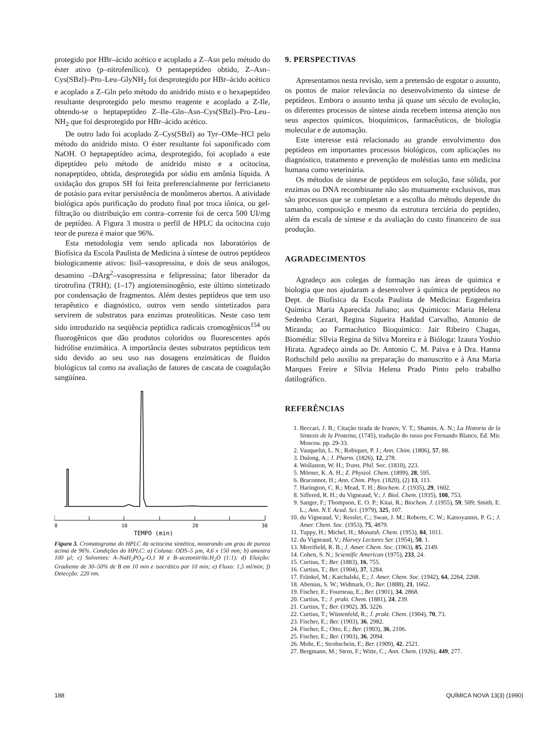protegido por HBr–ácido acético e acoplado a Z–Asn pelo método do éster ativo (p–nitrofenílico). O pentapeptídeo obtido, Z–Asn–Cys(SBzl)–Pro–Leu–GlyNH<sub>2</sub> foi desprotegido por HBr–ácido acético e acoplado a Z–Gln pelo método do anidrido misto e o hexapeptídeo resultante desprotegido pelo mesmo reagente e acoplado a Z-Ile, obtendo-se o heptapeptídeo Z–Ile–Gln–Asn–Cys(SBzl)–Pro–Leu–NH<sub>2</sub> que foi desprotegido por HBr–ácido acético.
De outro lado foi acoplado Z–Cys(SBzl) ao Tyr–OMe–HCl pelo método do anidrido misto. O éster resultante foi saponificado com NaOH. O heptapeptídeo acima, desprotegido, foi acoplado a este dipeptídeo pelo método de anidrido misto e a ocitocina, nonapeptídeo, obtida, desprotegida por sódio em amônia líquida. A oxidação dos grupos SH foi feita preferencialmente por ferricianeto de potásio para evitar persistência de monômeros abertos. A atividade biológica após purificação do produto final por troca iônica, ou gel-filtração ou distribuição em contra–corrente foi de cerca 500 UI/mg de peptídeo. A Figura 3 mostra o perfil de HPLC da ocitocina cujo teor de pureza é maior que 96%.
Esta metodologia vem sendo aplicada nos laboratórios de Biofísica da Escola Paulista de Medicina à síntese de outros peptídeos biologicamente ativos: lisil–vasopressina, e dois de seus análogos, desamino –DArg<sup>2</sup>–vasopressina e felipressina; fator liberador da tirotrofina (TRH); (1–17) angiotensinogênio, este último sintetizado por condensação de fragmentos. Além destes peptídeos que tem uso terapêutico e diagnóstico, outros vem sendo sintetizados para servirem de substratos para enzimas proteolíticas. Neste caso tem sido introduzido na seqüência peptídica radicais cromogênicos<sup>154</sup> ou fluorogênicos que dão produtos coloridos ou fluorescentes após hidrólise enzimática. A importância destes substratos peptídicos tem sido devido ao seu uso nas dosagens enzimáticas de fluidos biológicos tal como na avaliação de fatores de cascata de coagulação sangüínea.
0
10
20
30
TEMPO (min)
Figura 3. Cromatograma do HPLC da ocitocina sintética, mostrando um grau de pureza acima de 96%. Condições do HPLC: a) Coluna: ODS–5 µm, 4,6 x 150 mm; b) amostra 100 µl; c) Solventes: A–NaH<sub>2</sub>PO<sub>4</sub>–O,1 M e B–acetonitrila:H<sub>2</sub>O (1:1); d) Eluição: Gradiente de 30–50% de B em 10 min e isocrático por 10 min; e) Fluxo: 1,5 ml/min; f) Detecção: 220 nm.
9. PERSPECTIVAS
Apresentamos nesta revisão, sem a pretensão de esgotar o assunto, os pontos de maior relevância no desenvolvimento da síntese de peptídeos. Embora o assunto tenha já quase um século de evolução, os diferentes processos de síntese ainda recebem intensa atenção nos seus aspectos químicos, bioquímicos, farmacêuticos, de biologia molecular e de automação.
Este interesse está relacionado ao grande envolvimento dos peptídeos em importantes processos biológicos, com aplicações no diagnóstico, tratamento e prevenção de moléstias tanto em medicina humana como veterinária.
Os métodos de síntese de peptídeos em solução, fase sólida, por enzimas ou DNA recombinante não são mutuamente exclusivos, mas são processos que se completam e a escolha do método depende do tamanho, composição e mesmo da estrutura terciária do peptídeo, além da escala de síntese e da avaliação do custo financeiro de sua produção.
AGRADECIMENTOS
Agradeço aos colegas de formação nas áreas de química e biologia que nos ajudaram a desenvolver à química de peptídeos no Dept. de Biofísica da Escola Paulista de Medicina: Engenheira Química Maria Aparecida Juliano; aos Químicos: Maria Helena Sedenho Cezari, Regina Siqueira Haddad Carvalho, Antonio de Miranda; ao Farmacêutico Bioquímico: Jair Ribeiro Chagas, Biomédia: Sîlvia Regina da Silva Moreira e à Bióloga: Izaura Yoshio Hirata. Agradeço ainda ao Dr. Antonio C. M. Paiva e à Dra. Hanna Rothschild pelo auxílio na preparação do manuscrito e à Ana Maria Marques Freire e Sîlvia Helena Prado Pinto pelo trabalho datilográfico.
REFERÊNCIAS
1. Beccari, J. B.; Citação tirada de Ivanov, V. T.; Shamin, A. N.; La Historia de la Sintesis de la Proteina, (1745), tradução do russo por Fernando Blanco, Ed. Mir. Moscou. pp. 29-33.
2. Vauquelin, L. N.; Robiquet, P. J.; Ann. Chim. (1806), 57, 88.
3. Dulong, A.; J. Pharm. (1826), 12, 278.
4. Wollaston, W. H.; Trans. Phil. Soc. (1810), 223.
5. Mörner, K. A. H.; Z. Physiol. Chem. (1899), 28, 595.
6. Braconnot, H.; Ann. Chim. Phys. (1820), (2) 13, 113.
7. Harington, C. R.; Mead, T. H.; Biochem. J. (1935), 29, 1602.
8. Siffered, R. H.; du Vigneaud, V.; J. Biol. Chem. (1935), 108, 753.
9. Sanger, F.; Thompson, E. O. P.; Kitai, R.; Biochem. J. (1955), 59, 509; Smith, E. L.; Ann. N.Y. Acad. Sci. (1979), 325, 107.
10. du Vigneaud, V.; Ressler, C.; Swan, J. M.; Roberts, C. W.; Katsoyannis, P. G.; J. Amer. Chem. Soc. (1953), 75, 4879.
11. Tuppy, H.; Michel, H.; Monatsh. Chem. (1953), 84, 1011.
12. du Vigneaud, V.; Harvey Lectures Ser. (1954), 50, 1.
13. Merrifield, R. B.; J. Amer. Chem. Soc. (1963), 85, 2149.
14. Cohen, S. N.; Scientific American (1975), 233, 24.
15. Curtius, T.; Ber. (1883), 16, 755.
16. Curtius, T.; Ber. (1904), 37, 1284.
17. Fränkel, M.; Katchalski, E.; J. Amer. Chem. Soc. (1942), 64, 2264, 2268.
18. Abenius, S. W.; Widmark, O.; Ber. (1888), 21, 1662.
19. Fischer, E.; Fourneau, E.; Ber. (1901), 34, 2868.
20. Curtius, T.; J. prakt. Chem. (1881), 24, 239.
21. Curtius, T.; Ber. (1902), 35, 3226.
22. Curtius, T.; Wüstenfeld, R.; J. prakt. Chem. (1904), 70, 73.
23. Fischer, E.; Ber. (1903), 36, 2982.
24. Fischer, E.; Otto, E.; Ber. (1903), 36, 2106.
25. Fischer, E.; Ber. (1903), 36, 2094.
26. Mohr, E.; Strohschein, F.; Ber. (1909), 42, 2521.
27. Bergmann, M.; Stern, F.; Witte, C.; Ann. Chem. (1926), 449, 277.
188 QUÍMICA NOVA 13(3) (1990)